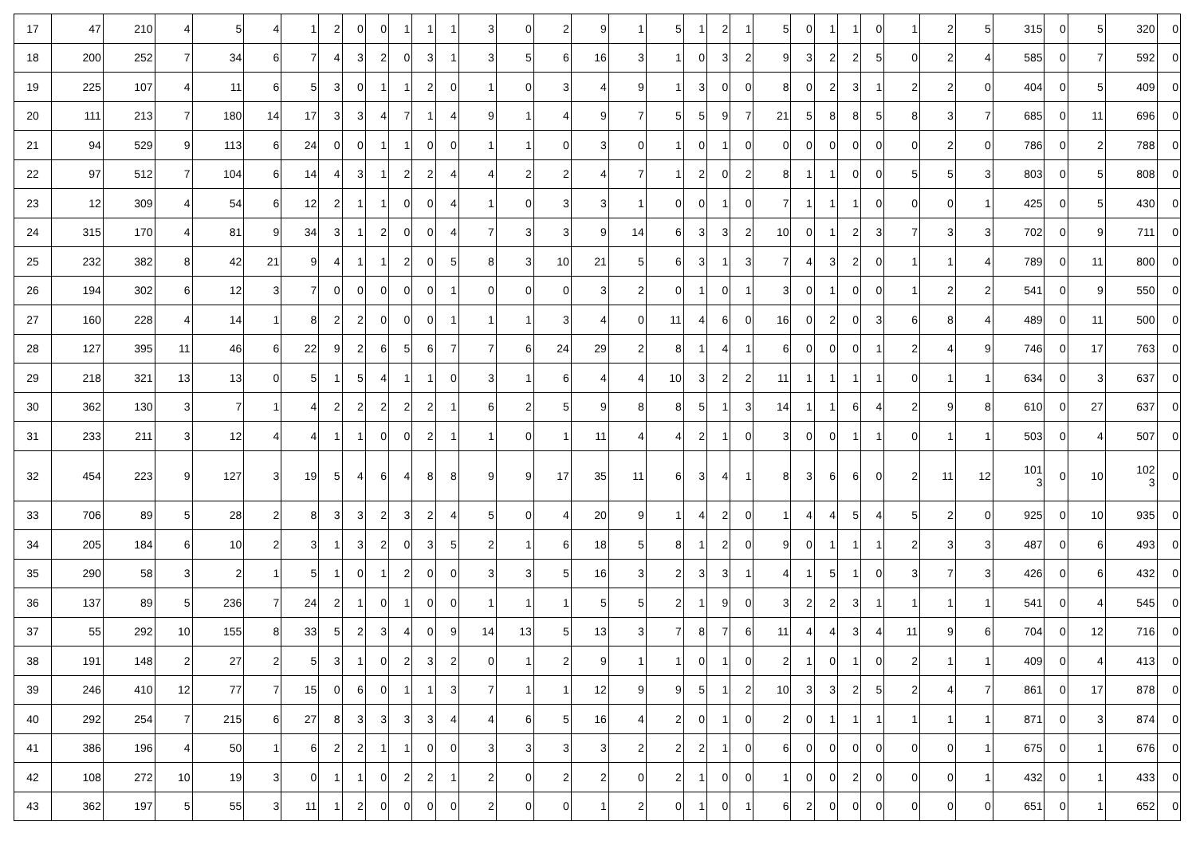| 17 | 47 | 210 | 4 | 5 | 4 | 1 | 2 | 0 | 0 | 1 | 1 | 1 | 3 | 0 | 2 | 9 | 1 | 5 | 1 | 2 | 1 | 5 | 0 | 1 | 1 | 0 | 1 | 2 | 5 | 315 | 0 | 5 | 320 | 0 |
| 18 | 200 | 252 | 7 | 34 | 6 | 7 | 4 | 3 | 2 | 0 | 3 | 1 | 3 | 5 | 6 | 16 | 3 | 1 | 0 | 3 | 2 | 9 | 3 | 2 | 2 | 5 | 0 | 2 | 4 | 585 | 0 | 7 | 592 | 0 |
| 19 | 225 | 107 | 4 | 11 | 6 | 5 | 3 | 0 | 1 | 1 | 2 | 0 | 1 | 0 | 3 | 4 | 9 | 1 | 3 | 0 | 0 | 8 | 0 | 2 | 3 | 1 | 2 | 2 | 0 | 404 | 0 | 5 | 409 | 0 |
| 20 | 111 | 213 | 7 | 180 | 14 | 17 | 3 | 3 | 4 | 7 | 1 | 4 | 9 | 1 | 4 | 9 | 7 | 5 | 5 | 9 | 7 | 21 | 5 | 8 | 8 | 5 | 8 | 3 | 7 | 685 | 0 | 11 | 696 | 0 |
| 21 | 94 | 529 | 9 | 113 | 6 | 24 | 0 | 0 | 1 | 1 | 0 | 0 | 1 | 1 | 0 | 3 | 0 | 1 | 0 | 1 | 0 | 0 | 0 | 0 | 0 | 0 | 0 | 2 | 0 | 786 | 0 | 2 | 788 | 0 |
| 22 | 97 | 512 | 7 | 104 | 6 | 14 | 4 | 3 | 1 | 2 | 2 | 4 | 4 | 2 | 2 | 4 | 7 | 1 | 2 | 0 | 2 | 8 | 1 | 1 | 0 | 0 | 5 | 5 | 3 | 803 | 0 | 5 | 808 | 0 |
| 23 | 12 | 309 | 4 | 54 | 6 | 12 | 2 | 1 | 1 | 0 | 0 | 4 | 1 | 0 | 3 | 3 | 1 | 0 | 0 | 1 | 0 | 7 | 1 | 1 | 1 | 0 | 0 | 0 | 1 | 425 | 0 | 5 | 430 | 0 |
| 24 | 315 | 170 | 4 | 81 | 9 | 34 | 3 | 1 | 2 | 0 | 0 | 4 | 7 | 3 | 3 | 9 | 14 | 6 | 3 | 3 | 2 | 10 | 0 | 1 | 2 | 3 | 7 | 3 | 3 | 702 | 0 | 9 | 711 | 0 |
| 25 | 232 | 382 | 8 | 42 | 21 | 9 | 4 | 1 | 1 | 2 | 0 | 5 | 8 | 3 | 10 | 21 | 5 | 6 | 3 | 1 | 3 | 7 | 4 | 3 | 2 | 0 | 1 | 1 | 4 | 789 | 0 | 11 | 800 | 0 |
| 26 | 194 | 302 | 6 | 12 | 3 | 7 | 0 | 0 | 0 | 0 | 0 | 1 | 0 | 0 | 0 | 3 | 2 | 0 | 1 | 0 | 1 | 3 | 0 | 1 | 0 | 0 | 1 | 2 | 2 | 541 | 0 | 9 | 550 | 0 |
| 27 | 160 | 228 | 4 | 14 | 1 | 8 | 2 | 2 | 0 | 0 | 0 | 1 | 1 | 1 | 3 | 4 | 0 | 11 | 4 | 6 | 0 | 16 | 0 | 2 | 0 | 3 | 6 | 8 | 4 | 489 | 0 | 11 | 500 | 0 |
| 28 | 127 | 395 | 11 | 46 | 6 | 22 | 9 | 2 | 6 | 5 | 6 | 7 | 7 | 6 | 24 | 29 | 2 | 8 | 1 | 4 | 1 | 6 | 0 | 0 | 0 | 1 | 2 | 4 | 9 | 746 | 0 | 17 | 763 | 0 |
| 29 | 218 | 321 | 13 | 13 | 0 | 5 | 1 | 5 | 4 | 1 | 1 | 0 | 3 | 1 | 6 | 4 | 4 | 10 | 3 | 2 | 2 | 11 | 1 | 1 | 1 | 1 | 0 | 1 | 1 | 634 | 0 | 3 | 637 | 0 |
| 30 | 362 | 130 | 3 | 7 | 1 | 4 | 2 | 2 | 2 | 2 | 2 | 1 | 6 | 2 | 5 | 9 | 8 | 8 | 5 | 1 | 3 | 14 | 1 | 1 | 6 | 4 | 2 | 9 | 8 | 610 | 0 | 27 | 637 | 0 |
| 31 | 233 | 211 | 3 | 12 | 4 | 4 | 1 | 1 | 0 | 0 | 2 | 1 | 1 | 0 | 1 | 11 | 4 | 4 | 2 | 1 | 0 | 3 | 0 | 0 | 1 | 1 | 0 | 1 | 1 | 503 | 0 | 4 | 507 | 0 |
| 32 | 454 | 223 | 9 | 127 | 3 | 19 | 5 | 4 | 6 | 4 | 8 | 8 | 9 | 9 | 17 | 35 | 11 | 6 | 3 | 4 | 1 | 8 | 3 | 6 | 6 | 0 | 2 | 11 | 12 | 101 3 | 0 | 10 | 102 3 | 0 |
| 33 | 706 | 89 | 5 | 28 | 2 | 8 | 3 | 3 | 2 | 3 | 2 | 4 | 5 | 0 | 4 | 20 | 9 | 1 | 4 | 2 | 0 | 1 | 4 | 4 | 5 | 4 | 5 | 2 | 0 | 925 | 0 | 10 | 935 | 0 |
| 34 | 205 | 184 | 6 | 10 | 2 | 3 | 1 | 3 | 2 | 0 | 3 | 5 | 2 | 1 | 6 | 18 | 5 | 8 | 1 | 2 | 0 | 9 | 0 | 1 | 1 | 1 | 2 | 3 | 3 | 487 | 0 | 6 | 493 | 0 |
| 35 | 290 | 58 | 3 | 2 | 1 | 5 | 1 | 0 | 1 | 2 | 0 | 0 | 3 | 3 | 5 | 16 | 3 | 2 | 3 | 3 | 1 | 4 | 1 | 5 | 1 | 0 | 3 | 7 | 3 | 426 | 0 | 6 | 432 | 0 |
| 36 | 137 | 89 | 5 | 236 | 7 | 24 | 2 | 1 | 0 | 1 | 0 | 0 | 1 | 1 | 1 | 5 | 5 | 2 | 1 | 9 | 0 | 3 | 2 | 2 | 3 | 1 | 1 | 1 | 1 | 541 | 0 | 4 | 545 | 0 |
| 37 | 55 | 292 | 10 | 155 | 8 | 33 | 5 | 2 | 3 | 4 | 0 | 9 | 14 | 13 | 5 | 13 | 3 | 7 | 8 | 7 | 6 | 11 | 4 | 4 | 3 | 4 | 11 | 9 | 6 | 704 | 0 | 12 | 716 | 0 |
| 38 | 191 | 148 | 2 | 27 | 2 | 5 | 3 | 1 | 0 | 2 | 3 | 2 | 0 | 1 | 2 | 9 | 1 | 1 | 0 | 1 | 0 | 2 | 1 | 0 | 1 | 0 | 2 | 1 | 1 | 409 | 0 | 4 | 413 | 0 |
| 39 | 246 | 410 | 12 | 77 | 7 | 15 | 0 | 6 | 0 | 1 | 1 | 3 | 7 | 1 | 1 | 12 | 9 | 9 | 5 | 1 | 2 | 10 | 3 | 3 | 2 | 5 | 2 | 4 | 7 | 861 | 0 | 17 | 878 | 0 |
| 40 | 292 | 254 | 7 | 215 | 6 | 27 | 8 | 3 | 3 | 3 | 3 | 4 | 4 | 6 | 5 | 16 | 4 | 2 | 0 | 1 | 0 | 2 | 0 | 1 | 1 | 1 | 1 | 1 | 1 | 871 | 0 | 3 | 874 | 0 |
| 41 | 386 | 196 | 4 | 50 | 1 | 6 | 2 | 2 | 1 | 1 | 0 | 0 | 3 | 3 | 3 | 3 | 2 | 2 | 2 | 1 | 0 | 6 | 0 | 0 | 0 | 0 | 0 | 0 | 1 | 675 | 0 | 1 | 676 | 0 |
| 42 | 108 | 272 | 10 | 19 | 3 | 0 | 1 | 1 | 0 | 2 | 2 | 1 | 2 | 0 | 2 | 2 | 0 | 2 | 1 | 0 | 0 | 1 | 0 | 0 | 2 | 0 | 0 | 0 | 1 | 432 | 0 | 1 | 433 | 0 |
| 43 | 362 | 197 | 5 | 55 | 3 | 11 | 1 | 2 | 0 | 0 | 0 | 0 | 2 | 0 | 0 | 1 | 2 | 0 | 1 | 0 | 1 | 6 | 2 | 0 | 0 | 0 | 0 | 0 | 0 | 651 | 0 | 1 | 652 | 0 |